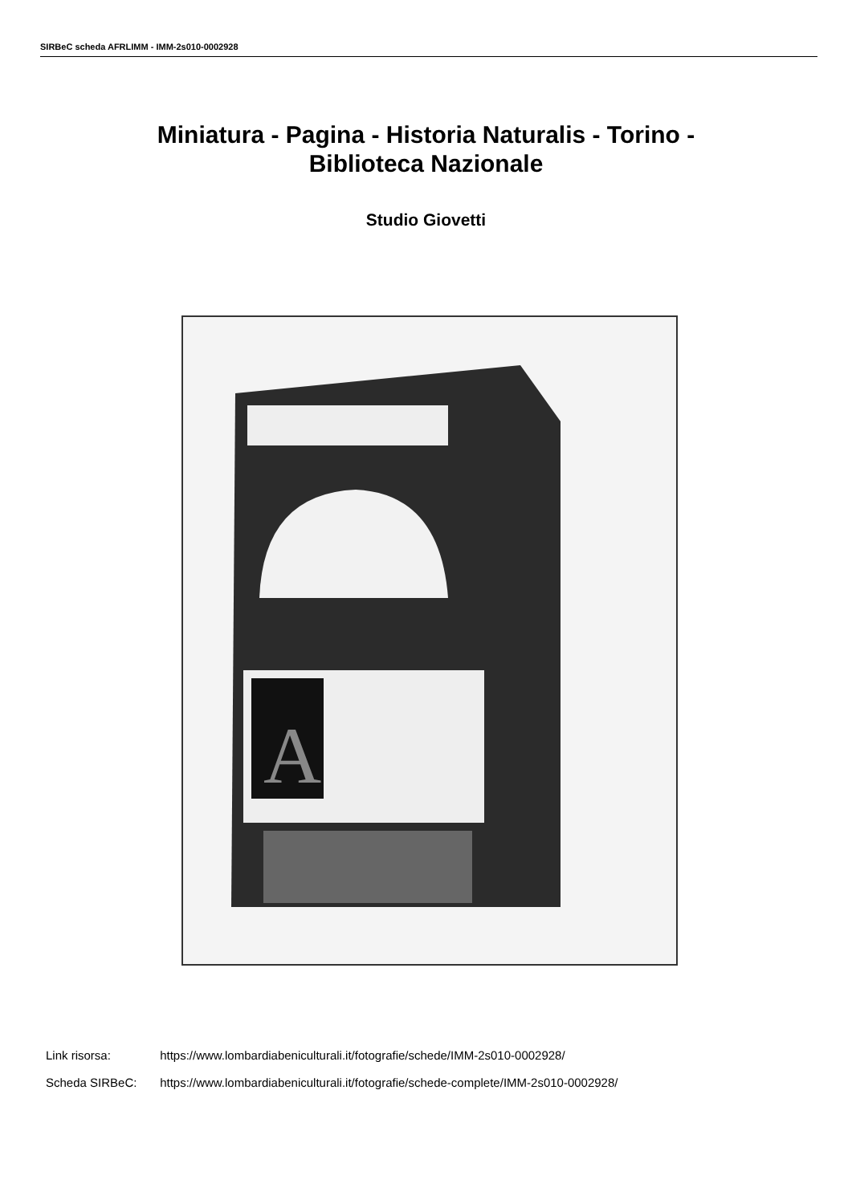SIRBeC scheda AFRLIMM - IMM-2s010-0002928
Miniatura - Pagina - Historia Naturalis - Torino -
Biblioteca Nazionale
Studio Giovetti
A
Link risorsa: https://www.lombardiabeniculturali.it/fotografie/schede/IMM-2s010-0002928/
Scheda SIRBeC: https://www.lombardiabeniculturali.it/fotografie/schede-complete/IMM-2s010-0002928/